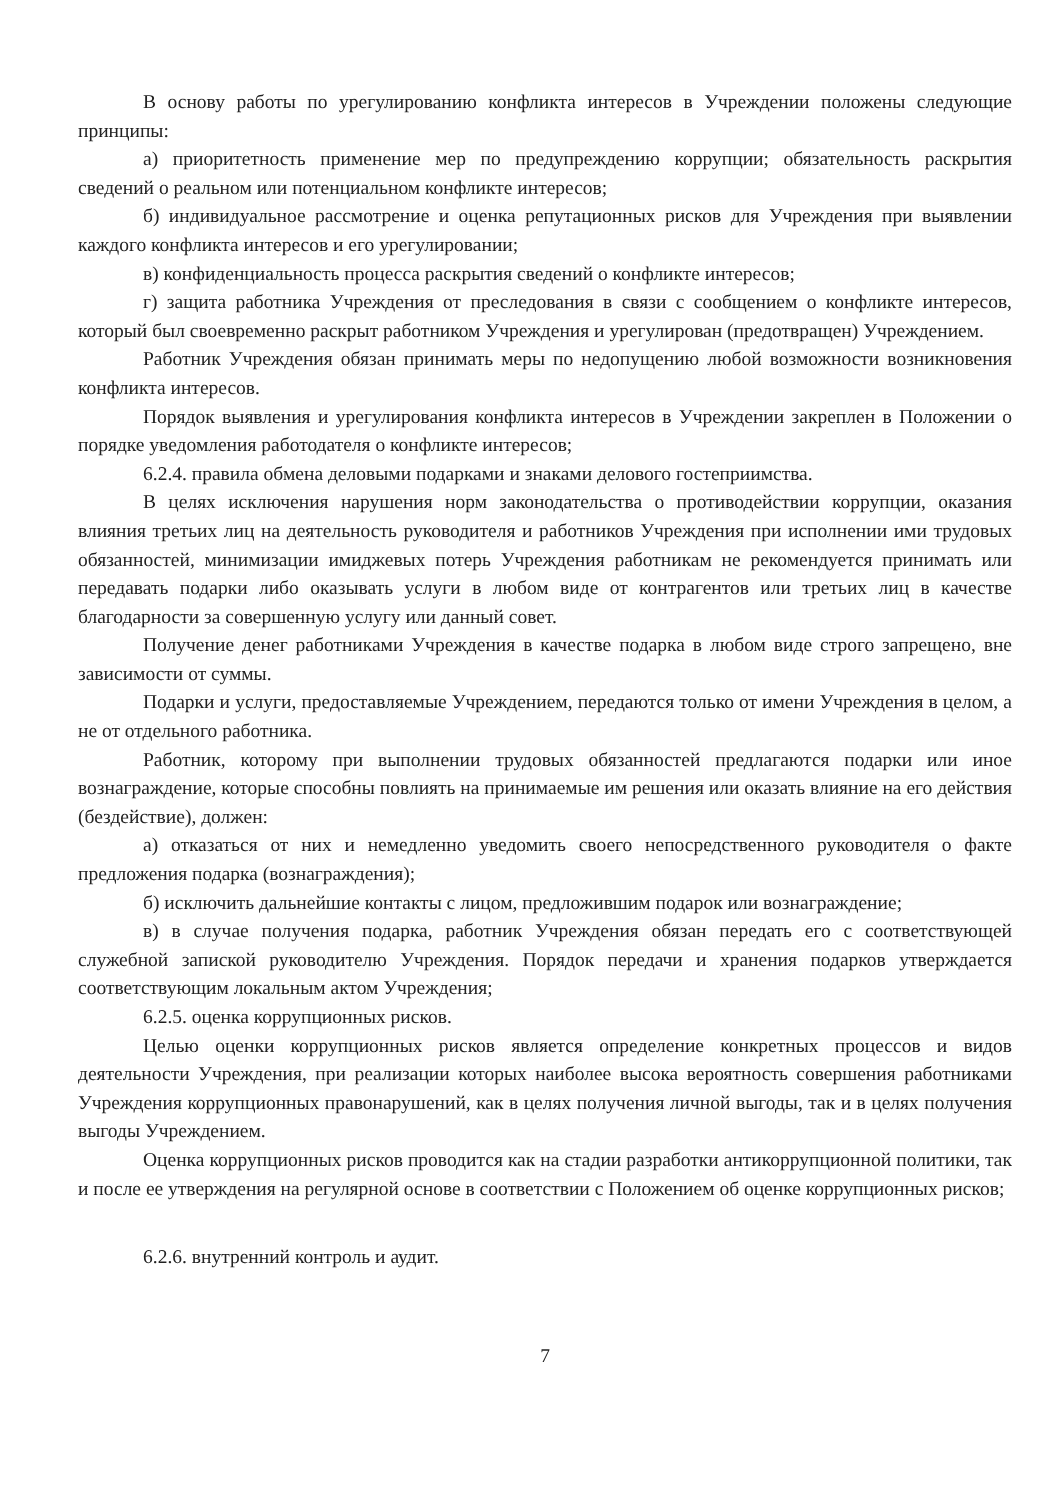В основу работы по урегулированию конфликта интересов в Учреждении положены следующие принципы:
а) приоритетность применение мер по предупреждению коррупции; обязательность раскрытия сведений о реальном или потенциальном конфликте интересов;
б) индивидуальное рассмотрение и оценка репутационных рисков для Учреждения при выявлении каждого конфликта интересов и его урегулировании;
в) конфиденциальность процесса раскрытия сведений о конфликте интересов;
г) защита работника Учреждения от преследования в связи с сообщением о конфликте интересов, который был своевременно раскрыт работником Учреждения и урегулирован (предотвращен) Учреждением.
Работник Учреждения обязан принимать меры по недопущению любой возможности возникновения конфликта интересов.
Порядок выявления и урегулирования конфликта интересов в Учреждении закреплен в Положении о порядке уведомления работодателя о конфликте интересов;
6.2.4. правила обмена деловыми подарками и знаками делового гостеприимства.
В целях исключения нарушения норм законодательства о противодействии коррупции, оказания влияния третьих лиц на деятельность руководителя и работников Учреждения при исполнении ими трудовых обязанностей, минимизации имиджевых потерь Учреждения работникам не рекомендуется принимать или передавать подарки либо оказывать услуги в любом виде от контрагентов или третьих лиц в качестве благодарности за совершенную услугу или данный совет.
Получение денег работниками Учреждения в качестве подарка в любом виде строго запрещено, вне зависимости от суммы.
Подарки и услуги, предоставляемые Учреждением, передаются только от имени Учреждения в целом, а не от отдельного работника.
Работник, которому при выполнении трудовых обязанностей предлагаются подарки или иное вознаграждение, которые способны повлиять на принимаемые им решения или оказать влияние на его действия (бездействие), должен:
а) отказаться от них и немедленно уведомить своего непосредственного руководителя о факте предложения подарка (вознаграждения);
б) исключить дальнейшие контакты с лицом, предложившим подарок или вознаграждение;
в) в случае получения подарка, работник Учреждения обязан передать его с соответствующей служебной запиской руководителю Учреждения. Порядок передачи и хранения подарков утверждается соответствующим локальным актом Учреждения;
6.2.5. оценка коррупционных рисков.
Целью оценки коррупционных рисков является определение конкретных процессов и видов деятельности Учреждения, при реализации которых наиболее высока вероятность совершения работниками Учреждения коррупционных правонарушений, как в целях получения личной выгоды, так и в целях получения выгоды Учреждением.
Оценка коррупционных рисков проводится как на стадии разработки антикоррупционной политики, так и после ее утверждения на регулярной основе в соответствии с Положением об оценке коррупционных рисков;
6.2.6. внутренний контроль и аудит.
7